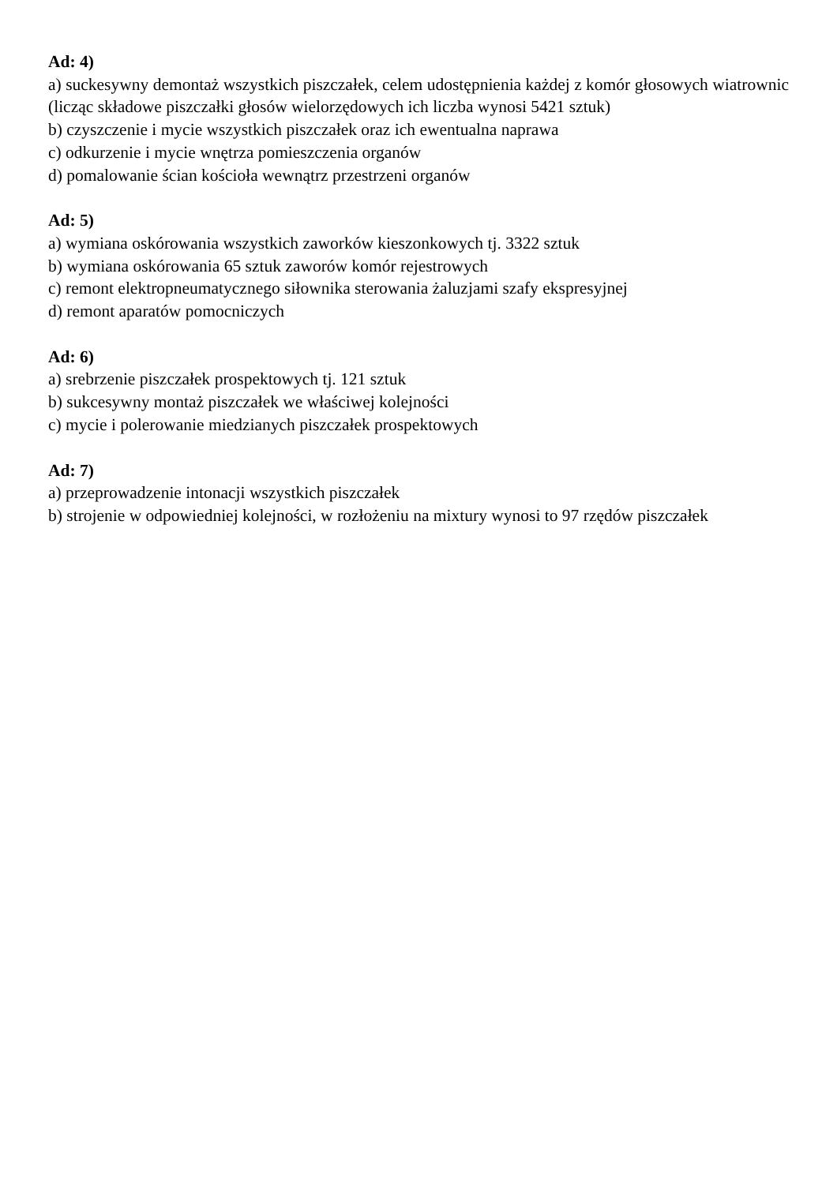Ad: 4)
a) suckesywny demontaż wszystkich piszczałek, celem udostępnienia każdej z komór głosowych wiatrownic (licząc składowe piszczałki głosów wielorzędowych ich liczba wynosi 5421 sztuk)
b) czyszczenie i mycie wszystkich piszczałek oraz ich ewentualna naprawa
c) odkurzenie i mycie wnętrza pomieszczenia organów
d) pomalowanie ścian kościoła wewnątrz przestrzeni organów
Ad: 5)
a) wymiana oskórowania wszystkich zaworków kieszonkowych tj. 3322 sztuk
b) wymiana oskórowania 65 sztuk zaworów komór rejestrowych
c) remont elektropneumatycznego siłownika sterowania żaluzjami szafy ekspresyjnej
d) remont aparatów pomocniczych
Ad: 6)
a) srebrzenie piszczałek prospektowych tj. 121 sztuk
b) sukcesywny montaż piszczałek we właściwej kolejności
c) mycie i polerowanie miedzianych piszczałek prospektowych
Ad: 7)
a) przeprowadzenie intonacji wszystkich piszczałek
b) strojenie w odpowiedniej kolejności, w rozłożeniu na mixtury wynosi to 97 rzędów piszczałek